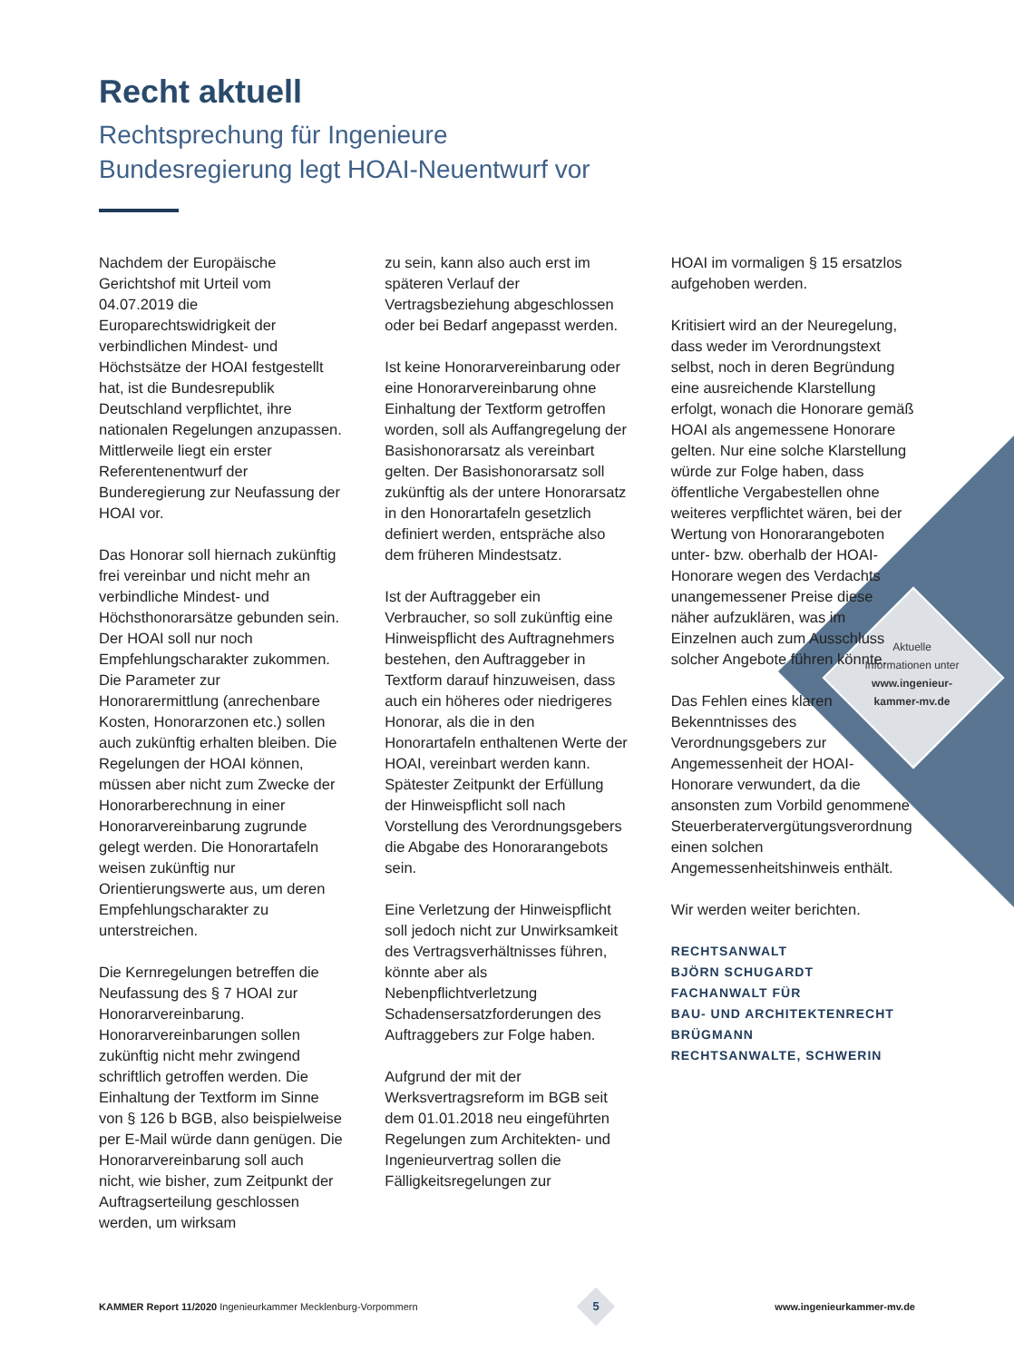Aktuelle
Informationen unter
www.ingenieur-
kammer-mv.de
Recht aktuell
Rechtsprechung für Ingenieure
Bundesregierung legt HOAI-Neuentwurf vor
Nachdem der Europäische Gerichtshof mit Urteil vom 04.07.2019 die Europarechtswidrigkeit der verbindlichen Mindest- und Höchstsätze der HOAI festgestellt hat, ist die Bundesrepublik Deutschland verpflichtet, ihre nationalen Regelungen anzupassen. Mittlerweile liegt ein erster Referentenentwurf der Bunderegierung zur Neufassung der HOAI vor.
Das Honorar soll hiernach zukünftig frei vereinbar und nicht mehr an verbindliche Mindest- und Höchsthonorarsätze gebunden sein. Der HOAI soll nur noch Empfehlungscharakter zukommen. Die Parameter zur Honorarermittlung (anrechenbare Kosten, Honorarzonen etc.) sollen auch zukünftig erhalten bleiben. Die Regelungen der HOAI können, müssen aber nicht zum Zwecke der Honorarberechnung in einer Honorarvereinbarung zugrunde gelegt werden. Die Honorartafeln weisen zukünftig nur Orientierungswerte aus, um deren Empfehlungscharakter zu unterstreichen.
Die Kernregelungen betreffen die Neufassung des § 7 HOAI zur Honorarvereinbarung. Honorarvereinbarungen sollen zukünftig nicht mehr zwingend schriftlich getroffen werden. Die Einhaltung der Textform im Sinne von § 126 b BGB, also beispielweise per E-Mail würde dann genügen. Die Honorarvereinbarung soll auch nicht, wie bisher, zum Zeitpunkt der Auftragserteilung geschlossen werden, um wirksam
zu sein, kann also auch erst im späteren Verlauf der Vertragsbeziehung abgeschlossen oder bei Bedarf angepasst werden.
Ist keine Honorarvereinbarung oder eine Honorarvereinbarung ohne Einhaltung der Textform getroffen worden, soll als Auffangregelung der Basishonorarsatz als vereinbart gelten. Der Basishonorarsatz soll zukünftig als der untere Honorarsatz in den Honorartafeln gesetzlich definiert werden, entspräche also dem früheren Mindestsatz.
Ist der Auftraggeber ein Verbraucher, so soll zukünftig eine Hinweispflicht des Auftragnehmers bestehen, den Auftraggeber in Textform darauf hinzuweisen, dass auch ein höheres oder niedrigeres Honorar, als die in den Honorartafeln enthaltenen Werte der HOAI, vereinbart werden kann. Spätester Zeitpunkt der Erfüllung der Hinweispflicht soll nach Vorstellung des Verordnungsgebers die Abgabe des Honorarangebots sein.
Eine Verletzung der Hinweispflicht soll jedoch nicht zur Unwirksamkeit des Vertragsverhältnisses führen, könnte aber als Nebenpflichtverletzung Schadensersatzforderungen des Auftraggebers zur Folge haben.
Aufgrund der mit der Werksvertragsreform im BGB seit dem 01.01.2018 neu eingeführten Regelungen zum Architekten- und Ingenieurvertrag sollen die Fälligkeitsregelungen zur
HOAI im vormaligen § 15 ersatzlos aufgehoben werden.
Kritisiert wird an der Neuregelung, dass weder im Verordnungstext selbst, noch in deren Begründung eine ausreichende Klarstellung erfolgt, wonach die Honorare gemäß HOAI als angemessene Honorare gelten. Nur eine solche Klarstellung würde zur Folge haben, dass öffentliche Vergabestellen ohne weiteres verpflichtet wären, bei der Wertung von Honorarangeboten unter- bzw. oberhalb der HOAI-Honorare wegen des Verdachts unangemessener Preise diese näher aufzuklären, was im Einzelnen auch zum Ausschluss solcher Angebote führen könnte.
Das Fehlen eines klaren Bekenntnisses des Verordnungsgebers zur Angemessenheit der HOAI-Honorare verwundert, da die ansonsten zum Vorbild genommene Steuerberatervergütungsverordnung einen solchen Angemessenheitshinweis enthält.
Wir werden weiter berichten.
RECHTSANWALT
BJÖRN SCHUGARDT
FACHANWALT FÜR
BAU- UND ARCHITEKTENRECHT
BRÜGMANN
RECHTSANWALTE, SCHWERIN
KAMMER Report 11/2020 Ingenieurkammer Mecklenburg-Vorpommern 5 www.ingenieurkammer-mv.de